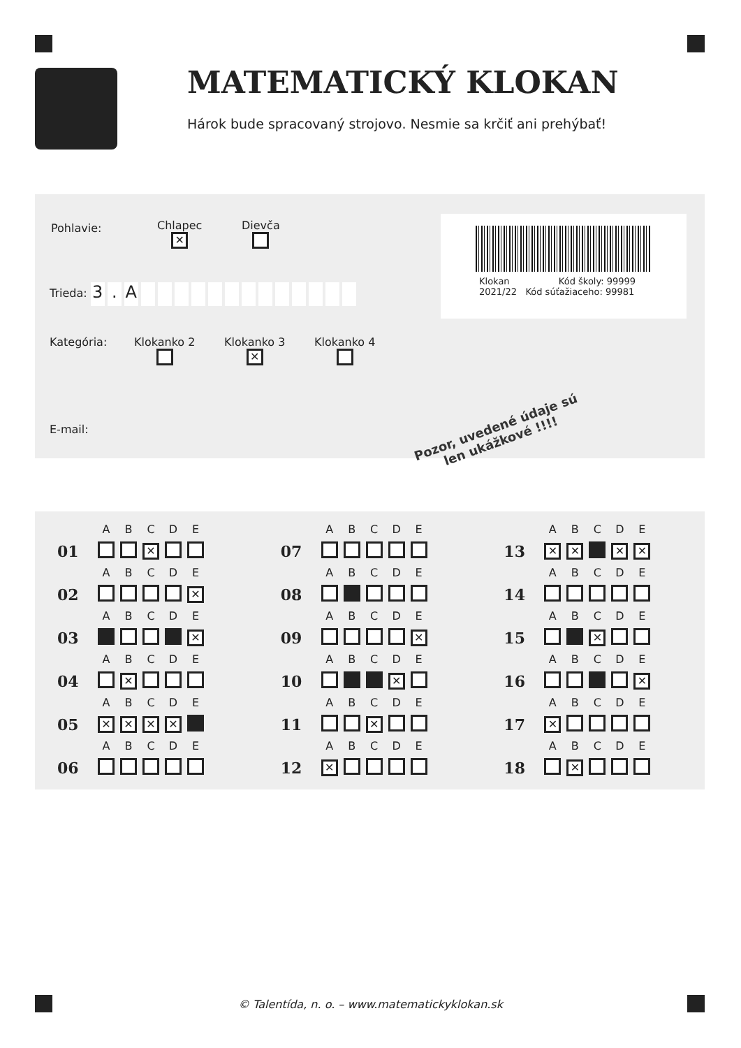MATEMATICKÝ KLOKAN
Hárok bude spracovaný strojovo. Nesmie sa krčiť ani prehýbať!
Pohlavie:
Chlapec
✕
Dievča
Trieda: 3. A
Klokan Kód školy: 99999
2021/22 Kód súťažiaceho: 99981
Kategória: Klokanko 2
Klokanko 3
✕
Klokanko 4
E-mail:
Pozor, uvedené údaje sú
len ukážkové !!!!
| | A | B | C | D | E |
| 01 | | | ✕ | | |
| | A | B | C | D | E |
| 02 | | | | | ✕ |
| | A | B | C | D | E |
| 03 | | | | | ✕ |
| | A | B | C | D | E |
| 04 | | ✕ | | | |
| | A | B | C | D | E |
| 05 | ✕ | ✕ | ✕ | ✕ | |
| | A | B | C | D | E |
| 06 | | | | | |
| | A | B | C | D | E |
| 07 | | | | | |
| | A | B | C | D | E |
| 08 | | | | | |
| | A | B | C | D | E |
| 09 | | | | | ✕ |
| | A | B | C | D | E |
| 10 | | | | ✕ | |
| | A | B | C | D | E |
| 11 | | | ✕ | | |
| | A | B | C | D | E |
| 12 | ✕ | | | | |
| | A | B | C | D | E |
| 13 | ✕ | ✕ | | ✕ | ✕ |
| | A | B | C | D | E |
| 14 | | | | | |
| | A | B | C | D | E |
| 15 | | | ✕ | | |
| | A | B | C | D | E |
| 16 | | | | | ✕ |
| | A | B | C | D | E |
| 17 | ✕ | | | | |
| | A | B | C | D | E |
| 18 | | ✕ | | | |
© Talentída, n. o. – www.matematickyklokan.sk